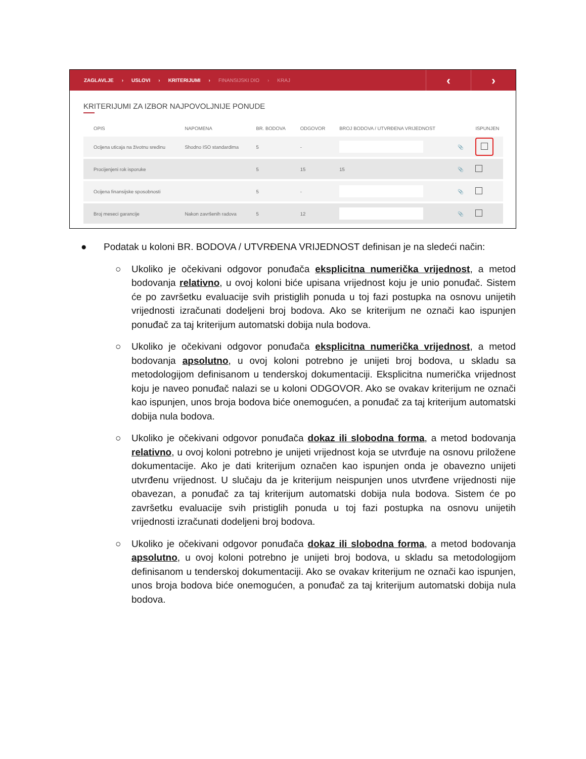ZAGLAVLJE › USLOVI › KRITERIJUMI › FINANSIJSKI DIO › KRAJ
‹ ›
KRITERIJUMI ZA IZBOR NAJPOVOLJNIJE PONUDE
| OPIS | NAPOMENA | BR. BODOVA | ODGOVOR | BROJ BODOVA / UTVRĐENA VRIJEDNOST | | ISPUNJEN |
| --- | --- | --- | --- | --- | --- | --- |
| Ocijena uticaja na životnu sredinu | Shodno ISO standardima | 5 | - | | 📎 | |
| Procijenjeni rok isporuke | | 5 | 15 | 15 | 📎 | |
| Ocijena finansijske sposobnosti | | 5 | - | | 📎 | |
| Broj meseci garancije | Nakon završenih radova | 5 | 12 | | 📎 | |
● Podatak u koloni BR. BODOVA / UTVRĐENA VRIJEDNOST definisan je na sledeći način:
○ Ukoliko je očekivani odgovor ponuđača eksplicitna numerička vrijednost, a metod bodovanja relativno, u ovoj koloni biće upisana vrijednost koju je unio ponuđač. Sistem će po završetku evaluacije svih pristiglih ponuda u toj fazi postupka na osnovu unijetih vrijednosti izračunati dodeljeni broj bodova. Ako se kriterijum ne označi kao ispunjen ponuđač za taj kriterijum automatski dobija nula bodova.
○ Ukoliko je očekivani odgovor ponuđača eksplicitna numerička vrijednost, a metod bodovanja apsolutno, u ovoj koloni potrebno je unijeti broj bodova, u skladu sa metodologijom definisanom u tenderskoj dokumentaciji. Eksplicitna numerička vrijednost koju je naveo ponuđač nalazi se u koloni ODGOVOR. Ako se ovakav kriterijum ne označi kao ispunjen, unos broja bodova biće onemogućen, a ponuđač za taj kriterijum automatski dobija nula bodova.
○ Ukoliko je očekivani odgovor ponuđača dokaz ili slobodna forma, a metod bodovanja relativno, u ovoj koloni potrebno je unijeti vrijednost koja se utvrđuje na osnovu priložene dokumentacije. Ako je dati kriterijum označen kao ispunjen onda je obavezno unijeti utvrđenu vrijednost. U slučaju da je kriterijum neispunjen unos utvrđene vrijednosti nije obavezan, a ponuđač za taj kriterijum automatski dobija nula bodova. Sistem će po završetku evaluacije svih pristiglih ponuda u toj fazi postupka na osnovu unijetih vrijednosti izračunati dodeljeni broj bodova.
○ Ukoliko je očekivani odgovor ponuđača dokaz ili slobodna forma, a metod bodovanja apsolutno, u ovoj koloni potrebno je unijeti broj bodova, u skladu sa metodologijom definisanom u tenderskoj dokumentaciji. Ako se ovakav kriterijum ne označi kao ispunjen, unos broja bodova biće onemogućen, a ponuđač za taj kriterijum automatski dobija nula bodova.